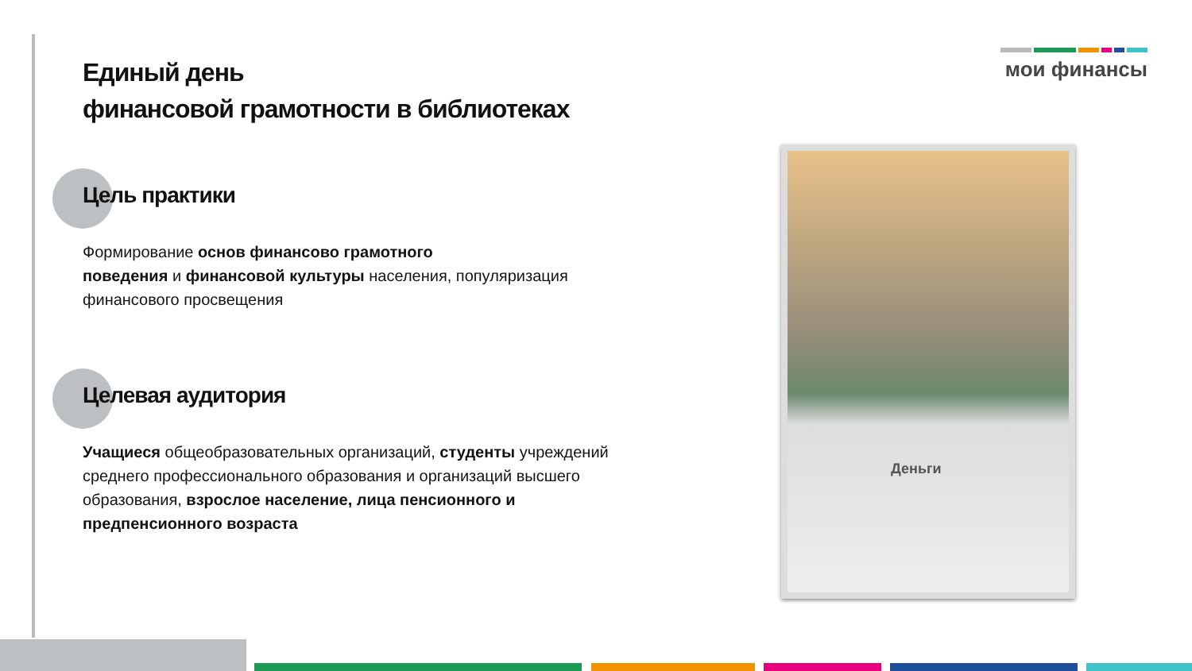Единый день
финансовой грамотности в библиотеках
Цель практики
Формирование основ финансово грамотного
поведения и финансовой культуры населения, популяризация финансового просвещения
Целевая аудитория
Учащиеся общеобразовательных организаций, студенты учреждений среднего профессионального образования и организаций высшего образования, взрослое население, лица пенсионного и предпенсионного возраста
мои финансы
Деньги